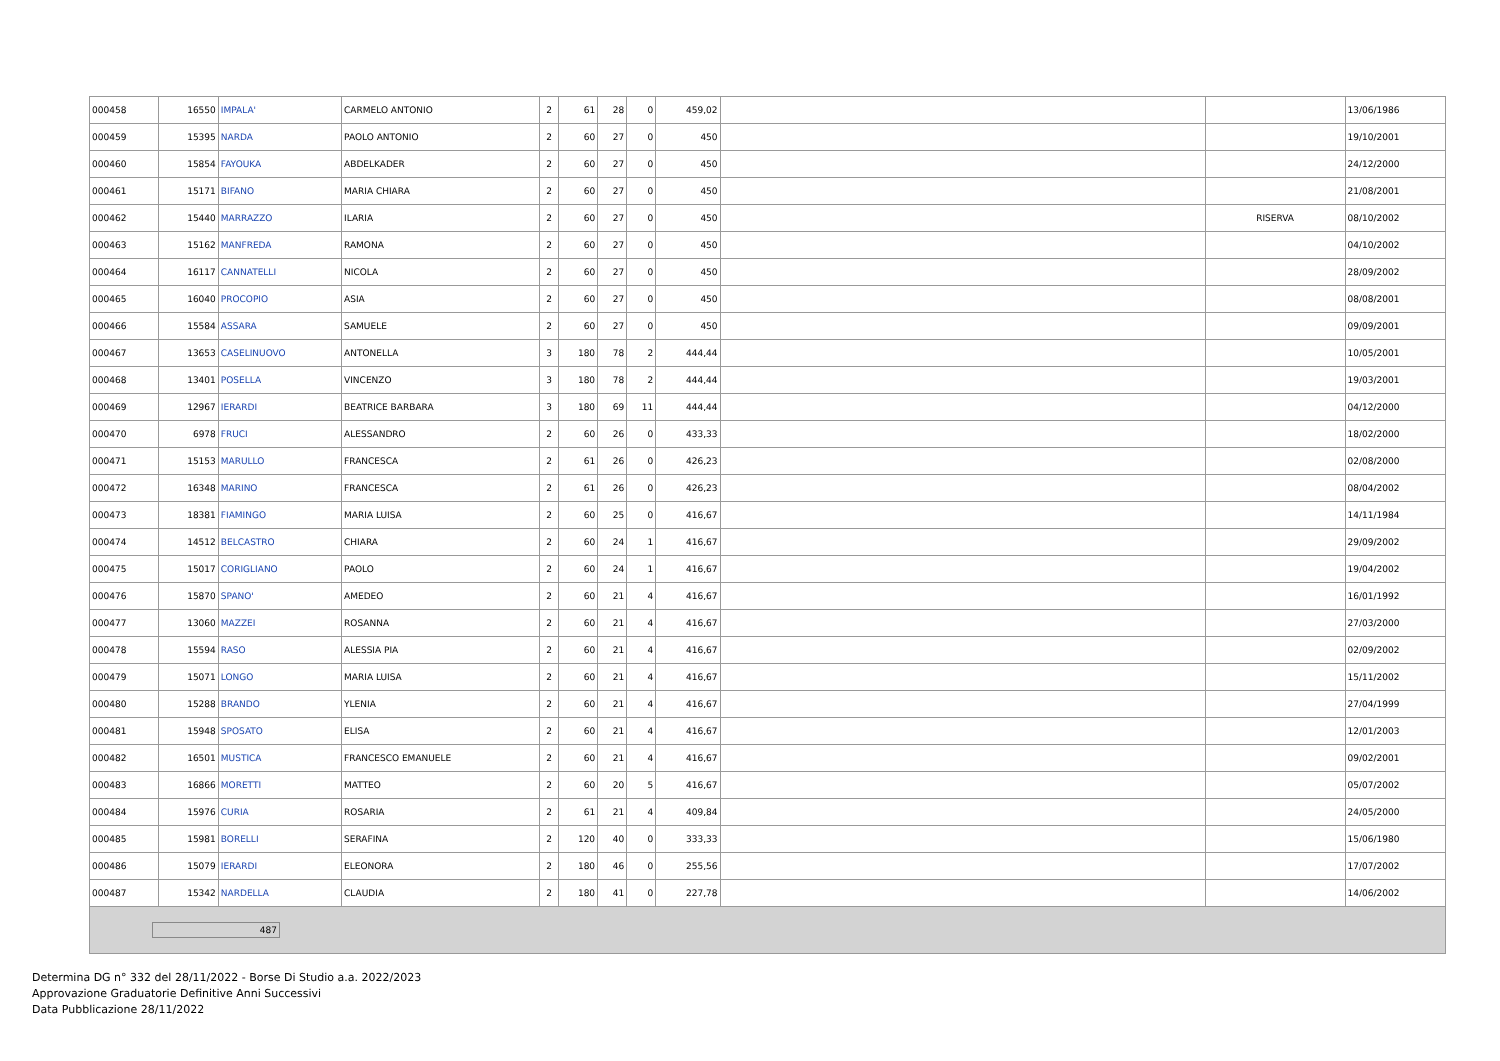| 000458 | 16550 | IMPALA' | CARMELO ANTONIO | 2 | 61 | 28 | 0 | 459,02 | | | 13/06/1986 |
| 000459 | 15395 | NARDA | PAOLO ANTONIO | 2 | 60 | 27 | 0 | 450 | | | 19/10/2001 |
| 000460 | 15854 | FAYOUKA | ABDELKADER | 2 | 60 | 27 | 0 | 450 | | | 24/12/2000 |
| 000461 | 15171 | BIFANO | MARIA CHIARA | 2 | 60 | 27 | 0 | 450 | | | 21/08/2001 |
| 000462 | 15440 | MARRAZZO | ILARIA | 2 | 60 | 27 | 0 | 450 | | RISERVA | 08/10/2002 |
| 000463 | 15162 | MANFREDA | RAMONA | 2 | 60 | 27 | 0 | 450 | | | 04/10/2002 |
| 000464 | 16117 | CANNATELLI | NICOLA | 2 | 60 | 27 | 0 | 450 | | | 28/09/2002 |
| 000465 | 16040 | PROCOPIO | ASIA | 2 | 60 | 27 | 0 | 450 | | | 08/08/2001 |
| 000466 | 15584 | ASSARA | SAMUELE | 2 | 60 | 27 | 0 | 450 | | | 09/09/2001 |
| 000467 | 13653 | CASELINUOVO | ANTONELLA | 3 | 180 | 78 | 2 | 444,44 | | | 10/05/2001 |
| 000468 | 13401 | POSELLA | VINCENZO | 3 | 180 | 78 | 2 | 444,44 | | | 19/03/2001 |
| 000469 | 12967 | IERARDI | BEATRICE BARBARA | 3 | 180 | 69 | 11 | 444,44 | | | 04/12/2000 |
| 000470 | 6978 | FRUCI | ALESSANDRO | 2 | 60 | 26 | 0 | 433,33 | | | 18/02/2000 |
| 000471 | 15153 | MARULLO | FRANCESCA | 2 | 61 | 26 | 0 | 426,23 | | | 02/08/2000 |
| 000472 | 16348 | MARINO | FRANCESCA | 2 | 61 | 26 | 0 | 426,23 | | | 08/04/2002 |
| 000473 | 18381 | FIAMINGO | MARIA LUISA | 2 | 60 | 25 | 0 | 416,67 | | | 14/11/1984 |
| 000474 | 14512 | BELCASTRO | CHIARA | 2 | 60 | 24 | 1 | 416,67 | | | 29/09/2002 |
| 000475 | 15017 | CORIGLIANO | PAOLO | 2 | 60 | 24 | 1 | 416,67 | | | 19/04/2002 |
| 000476 | 15870 | SPANO' | AMEDEO | 2 | 60 | 21 | 4 | 416,67 | | | 16/01/1992 |
| 000477 | 13060 | MAZZEI | ROSANNA | 2 | 60 | 21 | 4 | 416,67 | | | 27/03/2000 |
| 000478 | 15594 | RASO | ALESSIA PIA | 2 | 60 | 21 | 4 | 416,67 | | | 02/09/2002 |
| 000479 | 15071 | LONGO | MARIA LUISA | 2 | 60 | 21 | 4 | 416,67 | | | 15/11/2002 |
| 000480 | 15288 | BRANDO | YLENIA | 2 | 60 | 21 | 4 | 416,67 | | | 27/04/1999 |
| 000481 | 15948 | SPOSATO | ELISA | 2 | 60 | 21 | 4 | 416,67 | | | 12/01/2003 |
| 000482 | 16501 | MUSTICA | FRANCESCO EMANUELE | 2 | 60 | 21 | 4 | 416,67 | | | 09/02/2001 |
| 000483 | 16866 | MORETTI | MATTEO | 2 | 60 | 20 | 5 | 416,67 | | | 05/07/2002 |
| 000484 | 15976 | CURIA | ROSARIA | 2 | 61 | 21 | 4 | 409,84 | | | 24/05/2000 |
| 000485 | 15981 | BORELLI | SERAFINA | 2 | 120 | 40 | 0 | 333,33 | | | 15/06/1980 |
| 000486 | 15079 | IERARDI | ELEONORA | 2 | 180 | 46 | 0 | 255,56 | | | 17/07/2002 |
| 000487 | 15342 | NARDELLA | CLAUDIA | 2 | 180 | 41 | 0 | 227,78 | | | 14/06/2002 |
| 487 | | | | | | | | | | | |
Determina DG n° 332 del 28/11/2022 - Borse Di Studio a.a. 2022/2023
Approvazione Graduatorie Definitive Anni Successivi
Data Pubblicazione 28/11/2022